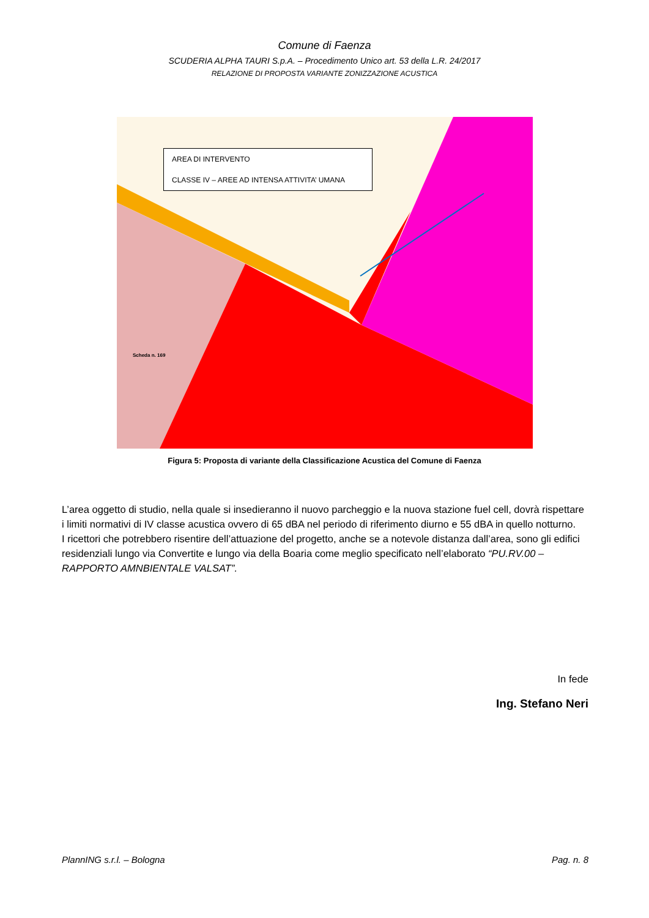Comune di Faenza
SCUDERIA ALPHA TAURI S.p.A. – Procedimento Unico art. 53 della L.R. 24/2017
RELAZIONE DI PROPOSTA VARIANTE ZONIZZAZIONE ACUSTICA
AREA DI INTERVENTO
CLASSE IV – AREE AD INTENSA ATTIVITA’ UMANA
Scheda n. 169
Figura 5: Proposta di variante della Classificazione Acustica del Comune di Faenza
L’area oggetto di studio, nella quale si insedieranno il nuovo parcheggio e la nuova stazione fuel cell, dovrà rispettare i limiti normativi di IV classe acustica ovvero di 65 dBA nel periodo di riferimento diurno e 55 dBA in quello notturno.
I ricettori che potrebbero risentire dell’attuazione del progetto, anche se a notevole distanza dall’area, sono gli edifici residenziali lungo via Convertite e lungo via della Boaria come meglio specificato nell’elaborato “PU.RV.00 – RAPPORTO AMNBIENTALE VALSAT”.
In fede
Ing. Stefano Neri
PlannING s.r.l. – Bologna Pag. n. 8